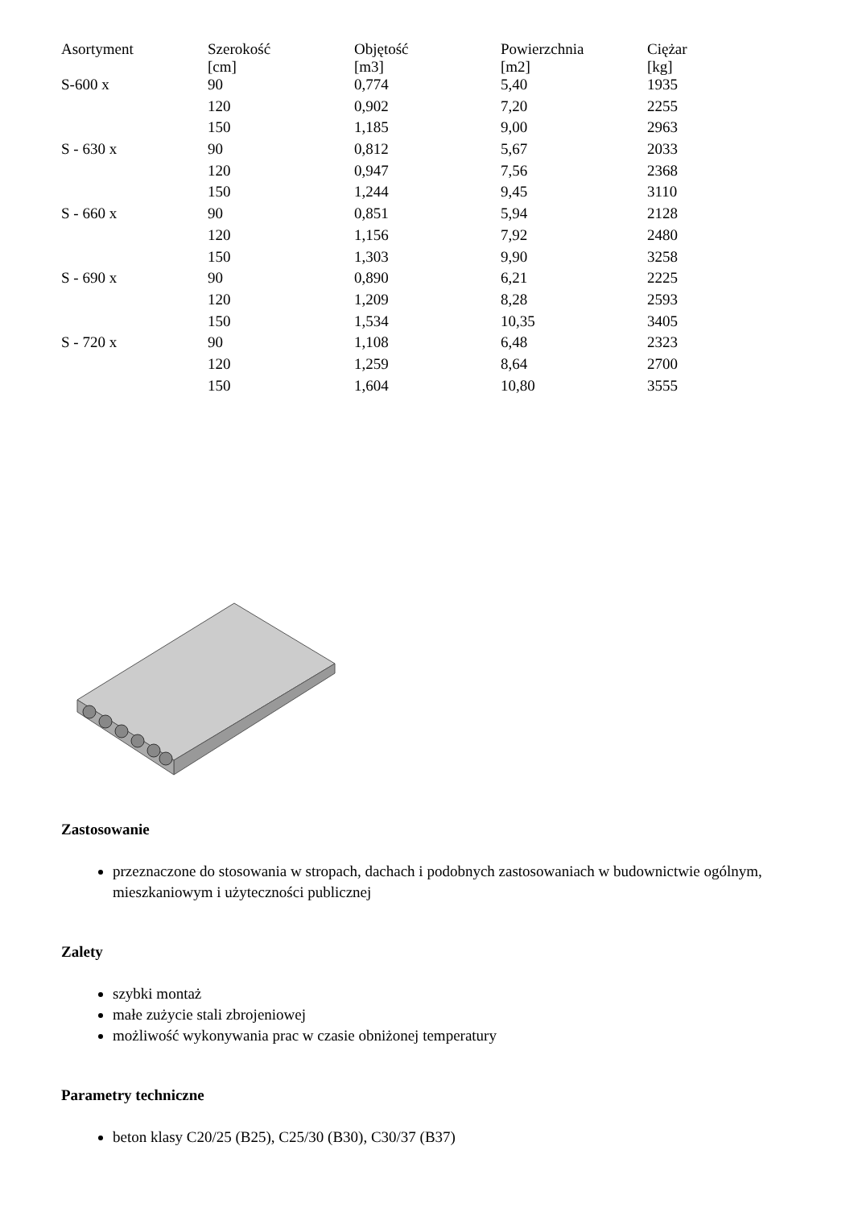| Asortyment | Szerokość [cm] | Objętość [m3] | Powierzchnia [m2] | Ciężar [kg] |
| --- | --- | --- | --- | --- |
| S-600 x | 90 | 0,774 | 5,40 | 1935 |
| | 120 | 0,902 | 7,20 | 2255 |
| | 150 | 1,185 | 9,00 | 2963 |
| S - 630 x | 90 | 0,812 | 5,67 | 2033 |
| | 120 | 0,947 | 7,56 | 2368 |
| | 150 | 1,244 | 9,45 | 3110 |
| S - 660 x | 90 | 0,851 | 5,94 | 2128 |
| | 120 | 1,156 | 7,92 | 2480 |
| | 150 | 1,303 | 9,90 | 3258 |
| S - 690 x | 90 | 0,890 | 6,21 | 2225 |
| | 120 | 1,209 | 8,28 | 2593 |
| | 150 | 1,534 | 10,35 | 3405 |
| S - 720 x | 90 | 1,108 | 6,48 | 2323 |
| | 120 | 1,259 | 8,64 | 2700 |
| | 150 | 1,604 | 10,80 | 3555 |
Zastosowanie
przeznaczone do stosowania w stropach, dachach i podobnych zastosowaniach w budownictwie ogólnym, mieszkaniowym i użyteczności publicznej
Zalety
szybki montaż
małe zużycie stali zbrojeniowej
możliwość wykonywania prac w czasie obniżonej temperatury
Parametry techniczne
beton klasy C20/25 (B25), C25/30 (B30), C30/37 (B37)